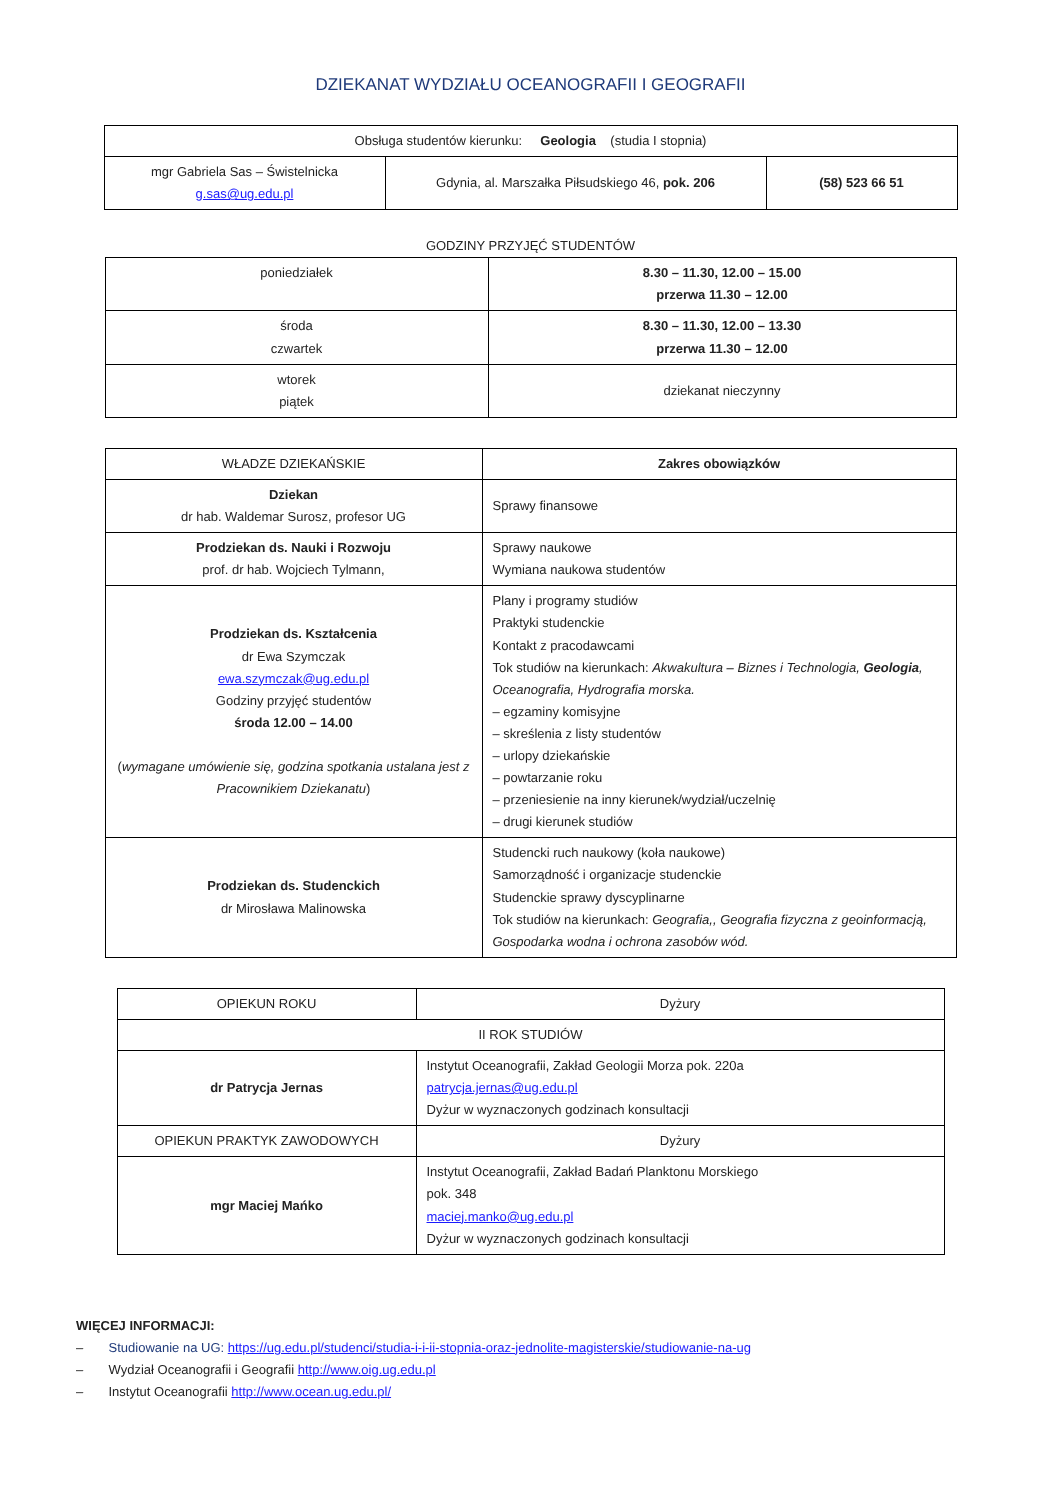DZIEKANAT WYDZIAŁU OCEANOGRAFII I GEOGRAFII
| Obsługa studentów kierunku: Geologia (studia I stopnia) | | |
| mgr Gabriela Sas – Świstelnicka g.sas@ug.edu.pl | Gdynia, al. Marszałka Piłsudskiego 46, pok. 206 | (58) 523 66 51 |
GODZINY PRZYJĘĆ STUDENTÓW
| poniedziałek | 8.30 – 11.30, 12.00 – 15.00 przerwa 11.30 – 12.00 |
| środa czwartek | 8.30 – 11.30, 12.00 – 13.30 przerwa 11.30 – 12.00 |
| wtorek piątek | dziekanat nieczynny |
| WŁADZE DZIEKAŃSKIE | Zakres obowiązków |
| --- | --- |
| Dziekan dr hab. Waldemar Surosz, profesor UG | Sprawy finansowe |
| Prodziekan ds. Nauki i Rozwoju prof. dr hab. Wojciech Tylmann, | Sprawy naukowe Wymiana naukowa studentów |
| Prodziekan ds. Kształcenia dr Ewa Szymczak ewa.szymczak@ug.edu.pl Godziny przyjęć studentów środa 12.00 – 14.00 ( wymagane umówienie się, godzina spotkania ustalana jest z Pracownikiem Dziekanatu ) | Plany i programy studiów Praktyki studenckie Kontakt z pracodawcami Tok studiów na kierunkach: Akwakultura – Biznes i Technologia, Geologia , Oceanografia, Hydrografia morska. – egzaminy komisyjne – skreślenia z listy studentów – urlopy dziekańskie – powtarzanie roku – przeniesienie na inny kierunek/wydział/uczelnię – drugi kierunek studiów |
| Prodziekan ds. Studenckich dr Mirosława Malinowska | Studencki ruch naukowy (koła naukowe) Samorządność i organizacje studenckie Studenckie sprawy dyscyplinarne Tok studiów na kierunkach: Geografia,, Geografia fizyczna z geoinformacją, Gospodarka wodna i ochrona zasobów wód. |
| OPIEKUN ROKU | Dyżury |
| II ROK STUDIÓW | |
| dr Patrycja Jernas | Instytut Oceanografii, Zakład Geologii Morza pok. 220a patrycja.jernas@ug.edu.pl Dyżur w wyznaczonych godzinach konsultacji |
| OPIEKUN PRAKTYK ZAWODOWYCH | Dyżury |
| mgr Maciej Mańko | Instytut Oceanografii, Zakład Badań Planktonu Morskiego pok. 348 maciej.manko@ug.edu.pl Dyżur w wyznaczonych godzinach konsultacji |
WIĘCEJ INFORMACJI:
– Studiowanie na UG: https://ug.edu.pl/studenci/studia-i-i-ii-stopnia-oraz-jednolite-magisterskie/studiowanie-na-ug
– Wydział Oceanografii i Geografii http://www.oig.ug.edu.pl
– Instytut Oceanografii http://www.ocean.ug.edu.pl/